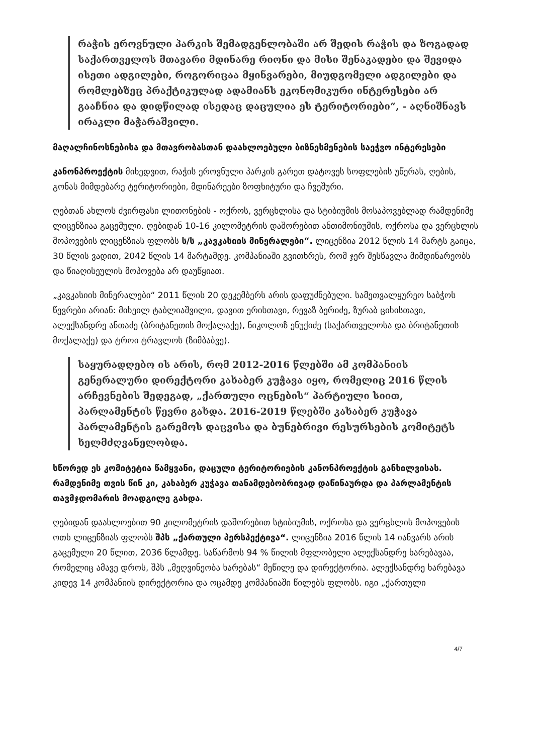რაჭის ეროვნული პარკის შემადგენლობაში არ შედის რაჭის და ზოგადად საქართველოს მთავარი მდინარე რიონი და მისი შენაკადები და შევიდა ისეთი ადგილები, როგორიცაა მყინვარები, მიუდგომელი ადგილები და რომლებზეც პრაქტიკულად ადამიანს ეკონომიკური ინტერესები არ გააჩნია და დიდწილად ისედაც დაცულია ეს ტერიტორიები“, - აღნიშნავს ირაკლი მაჭარაშვილი.
მაღალჩინოსნებისა და მთავრობასთან დაახლოებული ბიზნესმენების საეჭვო ინტერესები
კანონპროექტის მიხედვით, რაჭის ეროვნული პარკის გარეთ დატოვეს სოფლების უწერას, ღების, გონას მიმდებარე ტერიტორიები, მდინარეები ზოფხიტური და ჩვეშური.
ღებთან ახლოს ძვირფასი ლითონების - ოქროს, ვერცხლისა და სტიბიუმის მოსაპოვებლად რამდენიმე ლიცენზიაა გაცემული. ღებიდან 10-16 კილომეტრის დაშორებით ანთიმონიუმის, ოქროსა და ვერცხლის მოპოვების ლიცენზიას ფლობს ს/ს „კავკასიის მინერალები“. ლიცენზია 2012 წლის 14 მარტს გაიცა, 30 წლის ვადით, 2042 წლის 14 მარტამდე. კომპანიაში გვითხრეს, რომ ჯერ შესწავლა მიმდინარეობს და წიაღისეულის მოპოვება არ დაუწყიათ.
„კავკასიის მინერალები“ 2011 წლის 20 დეკემბერს არის დაფუძნებული. სამეთვალყურეო საბჭოს წევრები არიან: მიხეილ ტაბლიაშვილი, დავით ერისთავი, რევაზ ბერიძე, ზურაბ ციხისთავი, ალექსანდრე ანთაძე (ბრიტანეთის მოქალაქე), ნიკოლოზ ენუქიძე (საქართველოსა და ბრიტანეთის მოქალაქე) და ტროი ტრავლოს (ზიმბაბვე).
საყურადღებო ის არის, რომ 2012-2016 წლებში ამ კომპანიის გენერალური დირექტორი კახაბერ კუჭავა იყო, რომელიც 2016 წლის არჩევნების შედეგად, „ქართული ოცნების“ პარტიული სიით, პარლამენტის წევრი გახდა. 2016-2019 წლებში კახაბერ კუჭავა პარლამენტის გარემოს დაცვისა და ბუნებრივი რესურსების კომიტეტს ხელმძღვანელობდა.
სწორედ ეს კომიტეტია წამყვანი, დაცული ტერიტორიების კანონპროექტის განხილვისას. რამდენიმე თვის წინ კი, კახაბერ კუჭავა თანამდებობრივად დაწინაურდა და პარლამენტის თავმჯდომარის მოადგილე გახდა.
ღებიდან დაახლოებით 90 კილომეტრის დაშორებით სტიბიუმის, ოქროსა და ვერცხლის მოპოვების ოთხ ლიცენზიას ფლობს შპს „ქართული პერსპექტივა“. ლიცენზია 2016 წლის 14 იანვარს არის გაცემული 20 წლით, 2036 წლამდე. საწარმოს 94 % წილის მფლობელი ალექსანდრე ხარებავაა, რომელიც ამავე დროს, შპს „მეღვინეობა ხარებას“ მეწილე და დირექტორია. ალექსანდრე ხარებავა კიდევ 14 კომპანიის დირექტორია და ოცამდე კომპანიაში წილებს ფლობს. იგი „ქართული
4/7